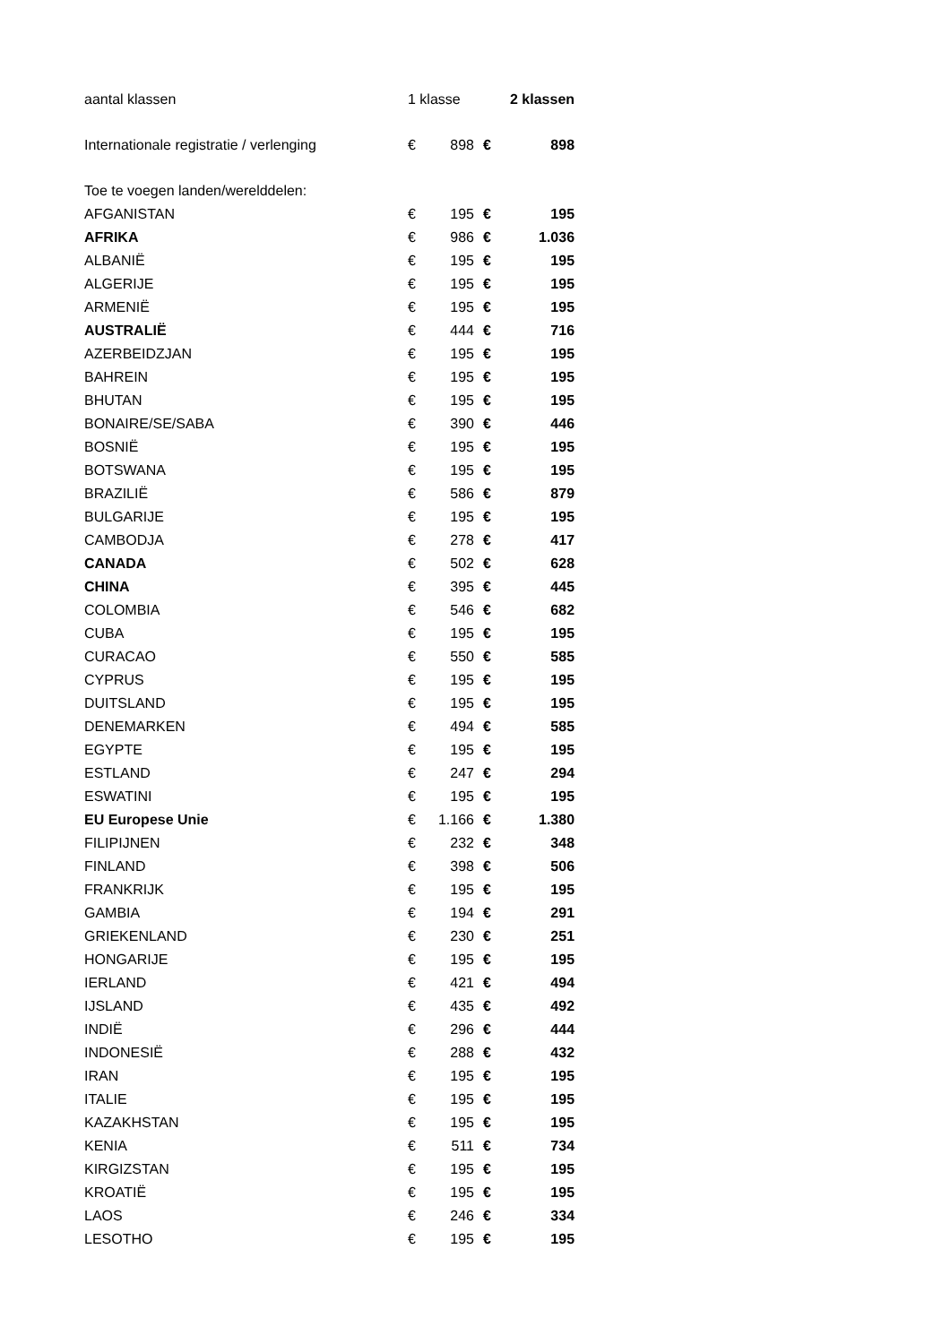| aantal klassen | 1 klasse | | | 2 klassen |
| Internationale registratie / verlenging | € | 898 | € | 898 |
| Toe te voegen landen/werelddelen: | | | | |
| AFGANISTAN | € | 195 | € | 195 |
| AFRIKA | € | 986 | € | 1.036 |
| ALBANIË | € | 195 | € | 195 |
| ALGERIJE | € | 195 | € | 195 |
| ARMENIË | € | 195 | € | 195 |
| AUSTRALIË | € | 444 | € | 716 |
| AZERBEIDZJAN | € | 195 | € | 195 |
| BAHREIN | € | 195 | € | 195 |
| BHUTAN | € | 195 | € | 195 |
| BONAIRE/SE/SABA | € | 390 | € | 446 |
| BOSNIË | € | 195 | € | 195 |
| BOTSWANA | € | 195 | € | 195 |
| BRAZILIË | € | 586 | € | 879 |
| BULGARIJE | € | 195 | € | 195 |
| CAMBODJA | € | 278 | € | 417 |
| CANADA | € | 502 | € | 628 |
| CHINA | € | 395 | € | 445 |
| COLOMBIA | € | 546 | € | 682 |
| CUBA | € | 195 | € | 195 |
| CURACAO | € | 550 | € | 585 |
| CYPRUS | € | 195 | € | 195 |
| DUITSLAND | € | 195 | € | 195 |
| DENEMARKEN | € | 494 | € | 585 |
| EGYPTE | € | 195 | € | 195 |
| ESTLAND | € | 247 | € | 294 |
| ESWATINI | € | 195 | € | 195 |
| EU Europese Unie | € | 1.166 | € | 1.380 |
| FILIPIJNEN | € | 232 | € | 348 |
| FINLAND | € | 398 | € | 506 |
| FRANKRIJK | € | 195 | € | 195 |
| GAMBIA | € | 194 | € | 291 |
| GRIEKENLAND | € | 230 | € | 251 |
| HONGARIJE | € | 195 | € | 195 |
| IERLAND | € | 421 | € | 494 |
| IJSLAND | € | 435 | € | 492 |
| INDIË | € | 296 | € | 444 |
| INDONESIË | € | 288 | € | 432 |
| IRAN | € | 195 | € | 195 |
| ITALIE | € | 195 | € | 195 |
| KAZAKHSTAN | € | 195 | € | 195 |
| KENIA | € | 511 | € | 734 |
| KIRGIZSTAN | € | 195 | € | 195 |
| KROATIË | € | 195 | € | 195 |
| LAOS | € | 246 | € | 334 |
| LESOTHO | € | 195 | € | 195 |